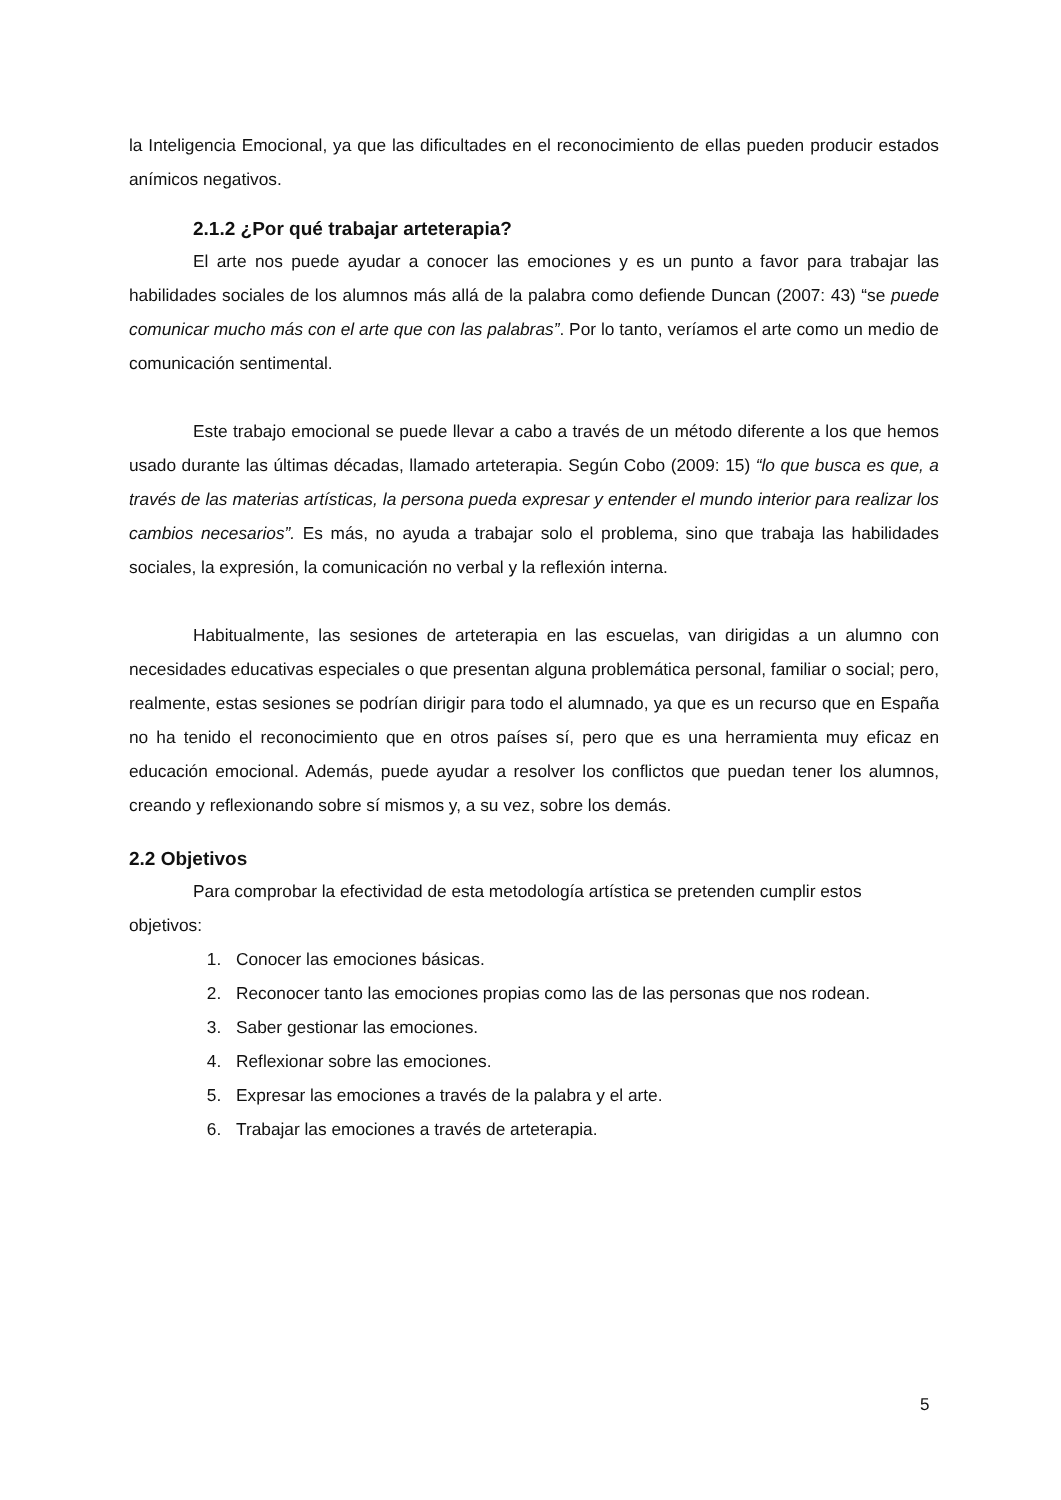la Inteligencia Emocional, ya que las dificultades en el reconocimiento de ellas pueden producir estados anímicos negativos.
2.1.2 ¿Por qué trabajar arteterapia?
El arte nos puede ayudar a conocer las emociones y es un punto a favor para trabajar las habilidades sociales de los alumnos más allá de la palabra como defiende Duncan (2007: 43) “se puede comunicar mucho más con el arte que con las palabras”. Por lo tanto, veríamos el arte como un medio de comunicación sentimental.
Este trabajo emocional se puede llevar a cabo a través de un método diferente a los que hemos usado durante las últimas décadas, llamado arteterapia. Según Cobo (2009: 15) “lo que busca es que, a través de las materias artísticas, la persona pueda expresar y entender el mundo interior para realizar los cambios necesarios”. Es más, no ayuda a trabajar solo el problema, sino que trabaja las habilidades sociales, la expresión, la comunicación no verbal y la reflexión interna.
Habitualmente, las sesiones de arteterapia en las escuelas, van dirigidas a un alumno con necesidades educativas especiales o que presentan alguna problemática personal, familiar o social; pero, realmente, estas sesiones se podrían dirigir para todo el alumnado, ya que es un recurso que en España no ha tenido el reconocimiento que en otros países sí, pero que es una herramienta muy eficaz en educación emocional. Además, puede ayudar a resolver los conflictos que puedan tener los alumnos, creando y reflexionando sobre sí mismos y, a su vez, sobre los demás.
2.2 Objetivos
Para comprobar la efectividad de esta metodología artística se pretenden cumplir estos objetivos:
1. Conocer las emociones básicas.
2. Reconocer tanto las emociones propias como las de las personas que nos rodean.
3. Saber gestionar las emociones.
4. Reflexionar sobre las emociones.
5. Expresar las emociones a través de la palabra y el arte.
6. Trabajar las emociones a través de arteterapia.
5